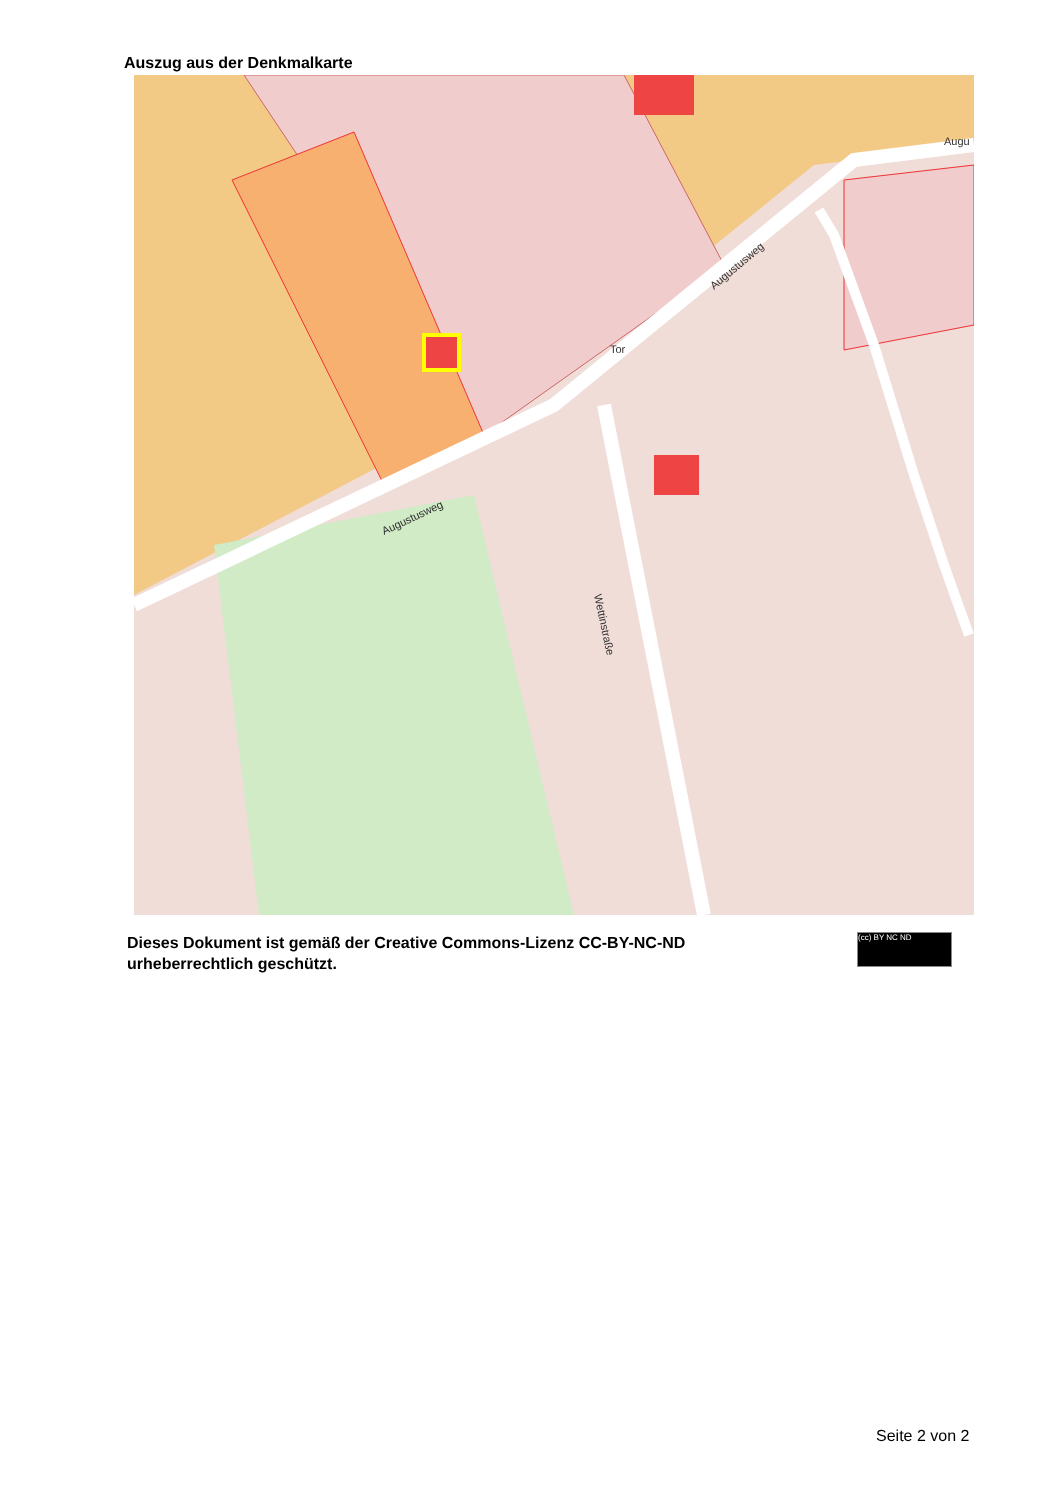Auszug aus der Denkmalkarte
Augustusweg
Wettinstraße
Augustusweg
Tor
Augu
Dieses Dokument ist gemäß der Creative Commons-Lizenz CC-BY-NC-ND
urheberrechtlich geschützt.
(cc) BY NC ND
Seite 2 von 2